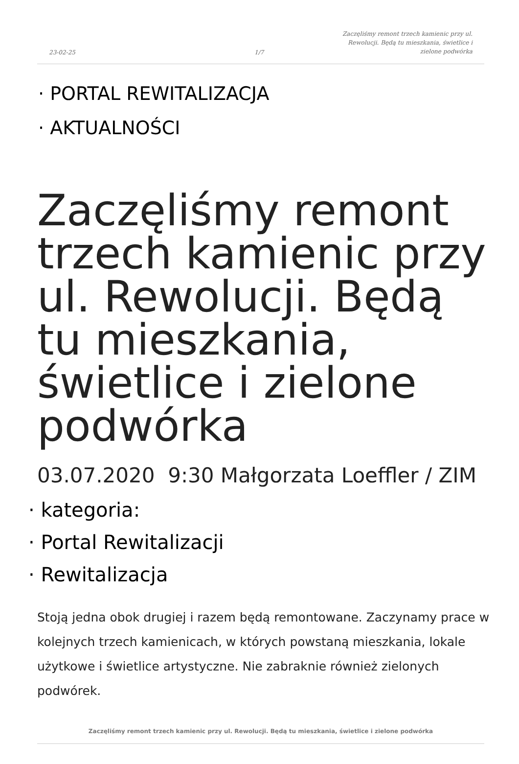23-02-25
1/7
Zaczęliśmy remont trzech kamienic przy ul. Rewolucji. Będą tu mieszkania, świetlice i zielone podwórka
· PORTAL REWITALIZACJA
· AKTUALNOŚCI
Zaczęliśmy remont trzech kamienic przy ul. Rewolucji. Będą tu mieszkania, świetlice i zielone podwórka
03.07.2020 9:30 Małgorzata Loeffler / ZIM
· kategoria:
· Portal Rewitalizacji
· Rewitalizacja
Stoją jedna obok drugiej i razem będą remontowane. Zaczynamy prace w kolejnych trzech kamienicach, w których powstaną mieszkania, lokale użytkowe i świetlice artystyczne. Nie zabraknie również zielonych podwórek.
Zaczęliśmy remont trzech kamienic przy ul. Rewolucji. Będą tu mieszkania, świetlice i zielone podwórka